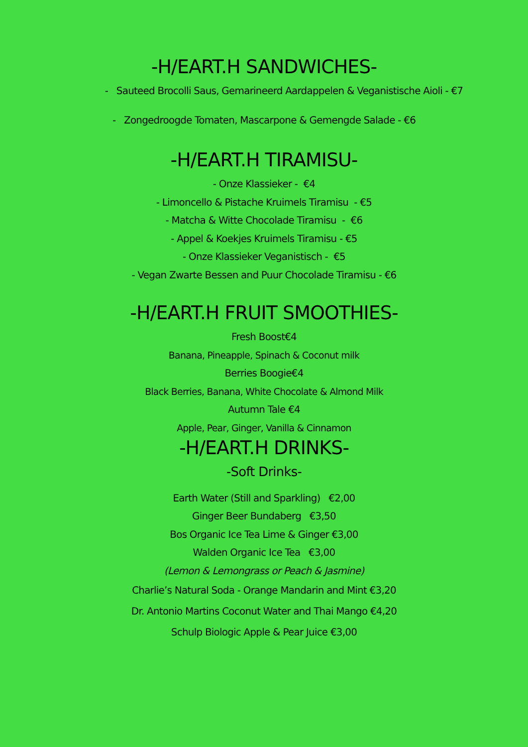-H/EART.H SANDWICHES-
- Sauteed Brocolli Saus, Gemarineerd Aardappelen & Veganistische Aioli - €7
- Zongedroogde Tomaten, Mascarpone & Gemengde Salade - €6
-H/EART.H TIRAMISU-
- Onze Klassieker - €4
- Limoncello & Pistache Kruimels Tiramisu - €5
- Matcha & Witte Chocolade Tiramisu - €6
- Appel & Koekjes Kruimels Tiramisu - €5
- Onze Klassieker Veganistisch - €5
- Vegan Zwarte Bessen and Puur Chocolade Tiramisu - €6
-H/EART.H FRUIT SMOOTHIES-
Fresh Boost€4
Banana, Pineapple, Spinach & Coconut milk
Berries Boogie€4
Black Berries, Banana, White Chocolate & Almond Milk
Autumn Tale €4
Apple, Pear, Ginger, Vanilla & Cinnamon
-H/EART.H DRINKS-
-Soft Drinks-
Earth Water (Still and Sparkling) €2,00
Ginger Beer Bundaberg €3,50
Bos Organic Ice Tea Lime & Ginger €3,00
Walden Organic Ice Tea €3,00
(Lemon & Lemongrass or Peach & Jasmine)
Charlie’s Natural Soda - Orange Mandarin and Mint €3,20
Dr. Antonio Martins Coconut Water and Thai Mango €4,20
Schulp Biologic Apple & Pear Juice €3,00